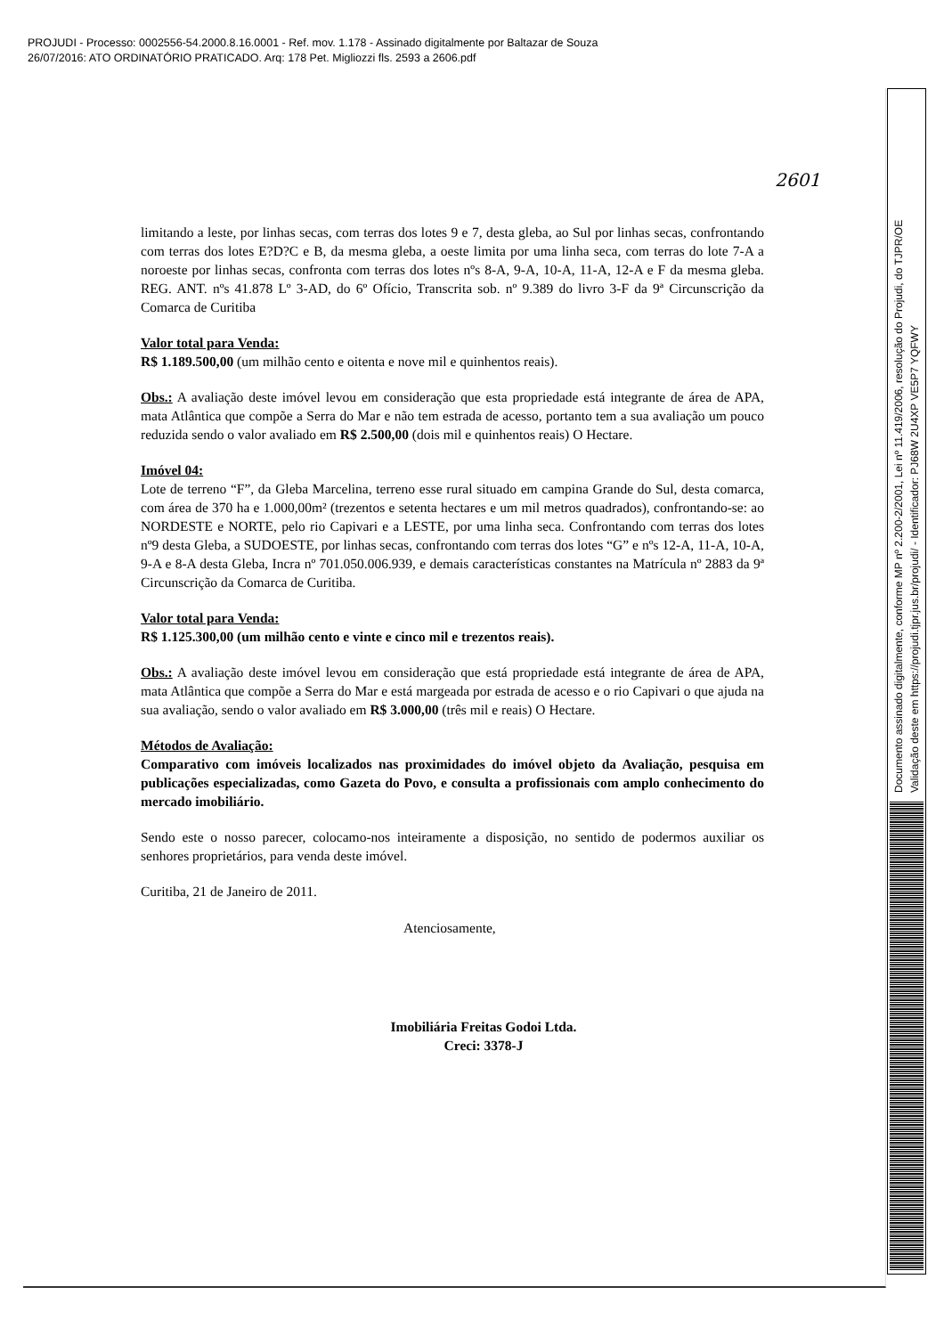PROJUDI - Processo: 0002556-54.2000.8.16.0001 - Ref. mov. 1.178 - Assinado digitalmente por Baltazar de Souza
26/07/2016: ATO ORDINATÓRIO PRATICADO. Arq: 178 Pet. Migliozzi fls. 2593 a 2606.pdf
Documento assinado digitalmente, conforme MP nº 2.200-2/2001, Lei nº 11.419/2006, resolução do Projudi, do TJPR/OE
Validação deste em https://projudi.tjpr.jus.br/projudi/ - Identificador: PJ68W 2U4XP VE5P7 YQFWY
2601
limitando a leste, por linhas secas, com terras dos lotes 9 e 7, desta gleba, ao Sul por linhas secas, confrontando com terras dos lotes E?D?C e B, da mesma gleba, a oeste limita por uma linha seca, com terras do lote 7-A a noroeste por linhas secas, confronta com terras dos lotes nºs 8-A, 9-A, 10-A, 11-A, 12-A e F da mesma gleba. REG. ANT. nºs 41.878 Lº 3-AD, do 6º Ofício, Transcrita sob. nº 9.389 do livro 3-F da 9ª Circunscrição da Comarca de Curitiba
Valor total para Venda:
R$ 1.189.500,00 (um milhão cento e oitenta e nove mil e quinhentos reais).
Obs.: A avaliação deste imóvel levou em consideração que esta propriedade está integrante de área de APA, mata Atlântica que compõe a Serra do Mar e não tem estrada de acesso, portanto tem a sua avaliação um pouco reduzida sendo o valor avaliado em R$ 2.500,00 (dois mil e quinhentos reais) O Hectare.
Imóvel 04:
Lote de terreno “F”, da Gleba Marcelina, terreno esse rural situado em campina Grande do Sul, desta comarca, com área de 370 ha e 1.000,00m² (trezentos e setenta hectares e um mil metros quadrados), confrontando-se: ao NORDESTE e NORTE, pelo rio Capivari e a LESTE, por uma linha seca. Confrontando com terras dos lotes nº9 desta Gleba, a SUDOESTE, por linhas secas, confrontando com terras dos lotes “G” e nºs 12-A, 11-A, 10-A, 9-A e 8-A desta Gleba, Incra nº 701.050.006.939, e demais características constantes na Matrícula nº 2883 da 9ª Circunscrição da Comarca de Curitiba.
Valor total para Venda:
R$ 1.125.300,00 (um milhão cento e vinte e cinco mil e trezentos reais).
Obs.: A avaliação deste imóvel levou em consideração que está propriedade está integrante de área de APA, mata Atlântica que compõe a Serra do Mar e está margeada por estrada de acesso e o rio Capivari o que ajuda na sua avaliação, sendo o valor avaliado em R$ 3.000,00 (três mil e reais) O Hectare.
Métodos de Avaliação:
Comparativo com imóveis localizados nas proximidades do imóvel objeto da Avaliação, pesquisa em publicações especializadas, como Gazeta do Povo, e consulta a profissionais com amplo conhecimento do mercado imobiliário.
Sendo este o nosso parecer, colocamo-nos inteiramente a disposição, no sentido de podermos auxiliar os senhores proprietários, para venda deste imóvel.
Curitiba, 21 de Janeiro de 2011.
Atenciosamente,
Imobiliária Freitas Godoi Ltda.
Creci: 3378-J